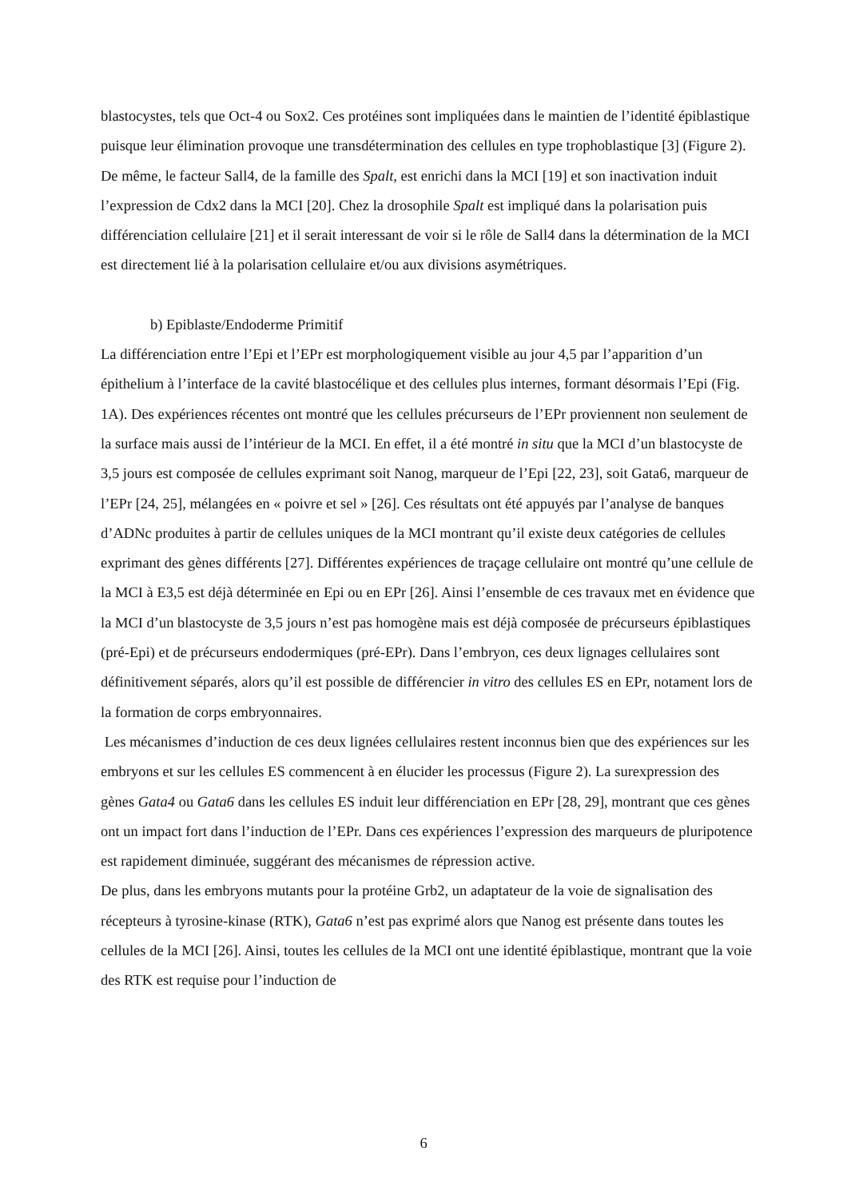blastocystes, tels que Oct-4 ou Sox2. Ces protéines sont impliquées dans le maintien de l’identité épiblastique puisque leur élimination provoque une transdétermination des cellules en type trophoblastique [3] (Figure 2). De même, le facteur Sall4, de la famille des Spalt, est enrichi dans la MCI [19] et son inactivation induit l’expression de Cdx2 dans la MCI [20]. Chez la drosophile Spalt est impliqué dans la polarisation puis différenciation cellulaire [21] et il serait interessant de voir si le rôle de Sall4 dans la détermination de la MCI est directement lié à la polarisation cellulaire et/ou aux divisions asymétriques.
b) Epiblaste/Endoderme Primitif
La différenciation entre l’Epi et l’EPr est morphologiquement visible au jour 4,5 par l’apparition d’un épithelium à l’interface de la cavité blastocélique et des cellules plus internes, formant désormais l’Epi (Fig. 1A). Des expériences récentes ont montré que les cellules précurseurs de l’EPr proviennent non seulement de la surface mais aussi de l’intérieur de la MCI. En effet, il a été montré in situ que la MCI d’un blastocyste de 3,5 jours est composée de cellules exprimant soit Nanog, marqueur de l’Epi [22, 23], soit Gata6, marqueur de l’EPr [24, 25], mélangées en « poivre et sel » [26]. Ces résultats ont été appuyés par l’analyse de banques d’ADNc produites à partir de cellules uniques de la MCI montrant qu’il existe deux catégories de cellules exprimant des gènes différents [27]. Différentes expériences de traçage cellulaire ont montré qu’une cellule de la MCI à E3,5 est déjà déterminée en Epi ou en EPr [26]. Ainsi l’ensemble de ces travaux met en évidence que la MCI d’un blastocyste de 3,5 jours n’est pas homogène mais est déjà composée de précurseurs épiblastiques (pré-Epi) et de précurseurs endodermiques (pré-EPr). Dans l’embryon, ces deux lignages cellulaires sont définitivement séparés, alors qu’il est possible de différencier in vitro des cellules ES en EPr, notament lors de la formation de corps embryonnaires.
Les mécanismes d’induction de ces deux lignées cellulaires restent inconnus bien que des expériences sur les embryons et sur les cellules ES commencent à en élucider les processus (Figure 2). La surexpression des gènes Gata4 ou Gata6 dans les cellules ES induit leur différenciation en EPr [28, 29], montrant que ces gènes ont un impact fort dans l’induction de l’EPr. Dans ces expériences l’expression des marqueurs de pluripotence est rapidement diminuée, suggérant des mécanismes de répression active.
De plus, dans les embryons mutants pour la protéine Grb2, un adaptateur de la voie de signalisation des récepteurs à tyrosine-kinase (RTK), Gata6 n’est pas exprimé alors que Nanog est présente dans toutes les cellules de la MCI [26]. Ainsi, toutes les cellules de la MCI ont une identité épiblastique, montrant que la voie des RTK est requise pour l’induction de
6